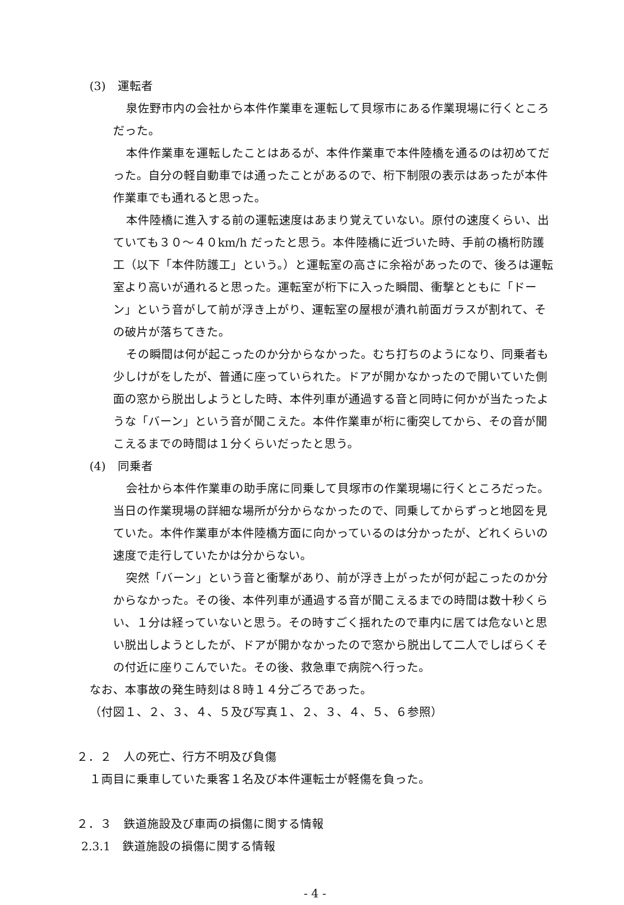(3)　運転者
泉佐野市内の会社から本件作業車を運転して貝塚市にある作業現場に行くところだった。
本件作業車を運転したことはあるが、本件作業車で本件陸橋を通るのは初めてだった。自分の軽自動車では通ったことがあるので、桁下制限の表示はあったが本件作業車でも通れると思った。
本件陸橋に進入する前の運転速度はあまり覚えていない。原付の速度くらい、出ていても３０～４０km/h だったと思う。本件陸橋に近づいた時、手前の橋桁防護工（以下「本件防護工」という。）と運転室の高さに余裕があったので、後ろは運転室より高いが通れると思った。運転室が桁下に入った瞬間、衝撃とともに「ドーン」という音がして前が浮き上がり、運転室の屋根が潰れ前面ガラスが割れて、その破片が落ちてきた。
その瞬間は何が起こったのか分からなかった。むち打ちのようになり、同乗者も少しけがをしたが、普通に座っていられた。ドアが開かなかったので開いていた側面の窓から脱出しようとした時、本件列車が通過する音と同時に何かが当たったような「バーン」という音が聞こえた。本件作業車が桁に衝突してから、その音が聞こえるまでの時間は１分くらいだったと思う。
(4)　同乗者
会社から本件作業車の助手席に同乗して貝塚市の作業現場に行くところだった。当日の作業現場の詳細な場所が分からなかったので、同乗してからずっと地図を見ていた。本件作業車が本件陸橋方面に向かっているのは分かったが、どれくらいの速度で走行していたかは分からない。
突然「バーン」という音と衝撃があり、前が浮き上がったが何が起こったのか分からなかった。その後、本件列車が通過する音が聞こえるまでの時間は数十秒くらい、１分は経っていないと思う。その時すごく揺れたので車内に居ては危ないと思い脱出しようとしたが、ドアが開かなかったので窓から脱出して二人でしばらくその付近に座りこんでいた。その後、救急車で病院へ行った。
なお、本事故の発生時刻は８時１４分ごろであった。
（付図１、２、３、４、５及び写真１、２、３、４、５、６参照）
２．２　人の死亡、行方不明及び負傷
１両目に乗車していた乗客１名及び本件運転士が軽傷を負った。
２．３　鉄道施設及び車両の損傷に関する情報
2.3.1　鉄道施設の損傷に関する情報
- 4 -